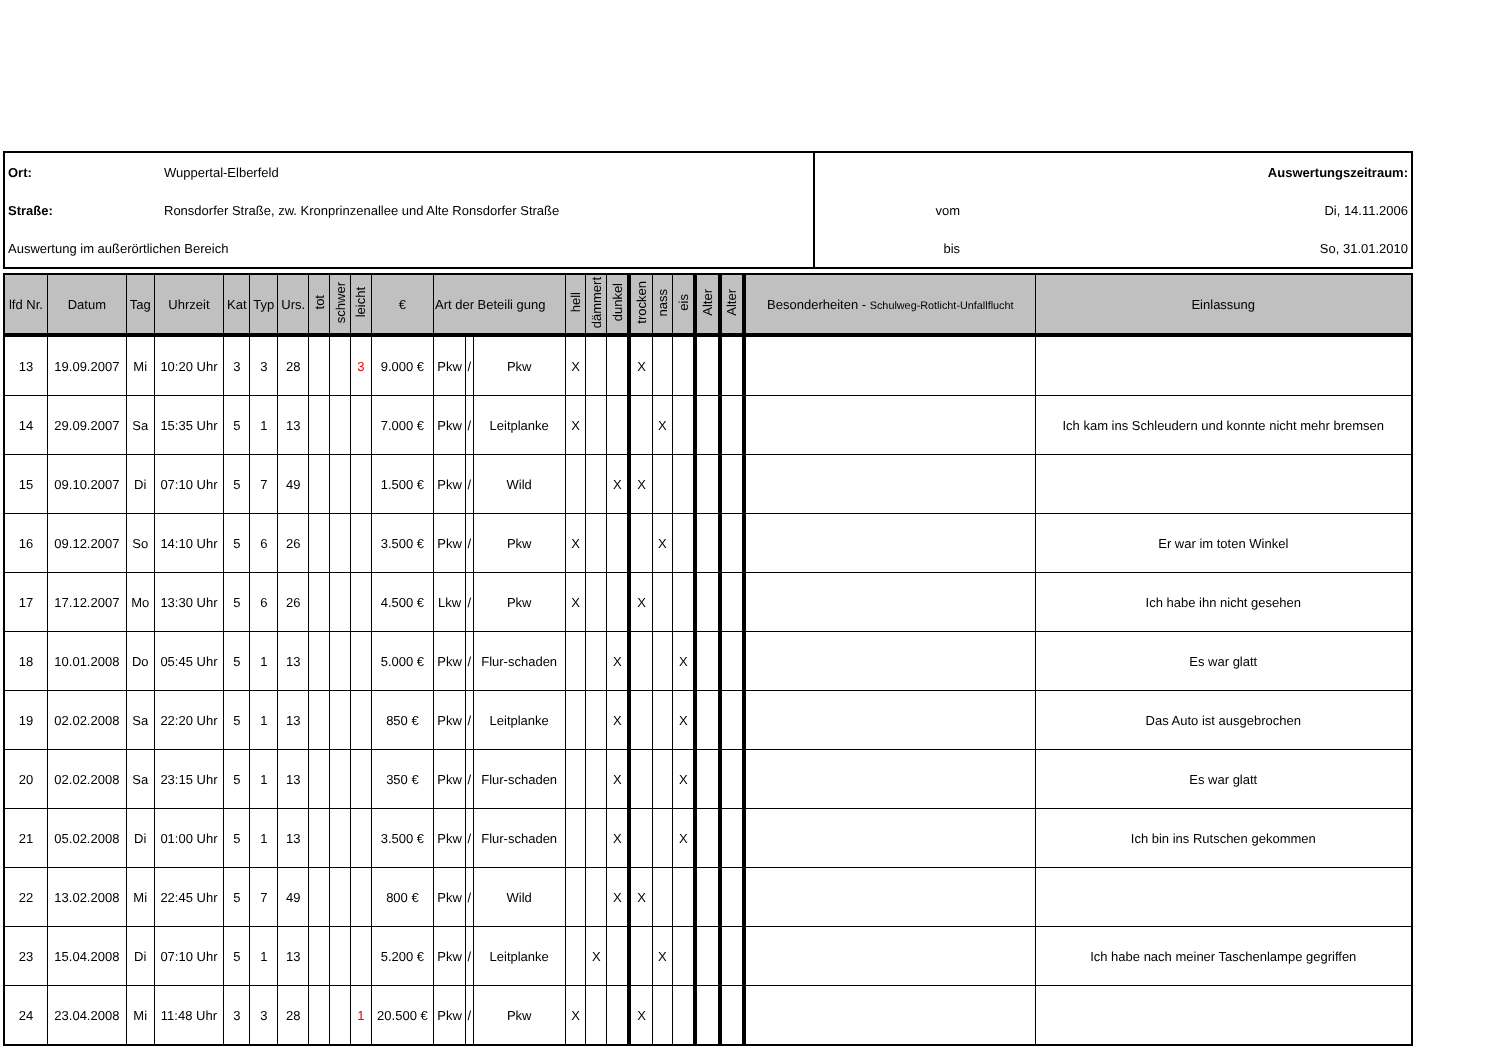| Ort: | Wuppertal-Elberfeld | Auswertungszeitraum: | |
| Straße: | Ronsdorfer Straße, zw. Kronprinzenallee und Alte Ronsdorfer Straße | vom | Di, 14.11.2006 |
| Auswertung im außerörtlichen Bereich | | bis | So, 31.01.2010 |
| lfd Nr. | Datum | Tag | Uhrzeit | Kat | Typ | Urs. | tot | schwer | leicht | € | Art der Beteili gung | | | hell | dämmert | dunkel | trocken | nass | eis | Alter | Alter | Besonderheiten - Schulweg-Rotlicht-Unfallflucht | Einlassung |
| --- | --- | --- | --- | --- | --- | --- | --- | --- | --- | --- | --- | --- | --- | --- | --- | --- | --- | --- | --- | --- | --- | --- | --- |
| 13 | 19.09.2007 | Mi | 10:20 Uhr | 3 | 3 | 28 | | | 3 | 9.000 € | Pkw | / | Pkw | X | | | X | | | | | | |
| 14 | 29.09.2007 | Sa | 15:35 Uhr | 5 | 1 | 13 | | | | 7.000 € | Pkw | / | Leitplanke | X | | | | X | | | | | Ich kam ins Schleudern und konnte nicht mehr bremsen |
| 15 | 09.10.2007 | Di | 07:10 Uhr | 5 | 7 | 49 | | | | 1.500 € | Pkw | / | Wild | | | X | X | | | | | | |
| 16 | 09.12.2007 | So | 14:10 Uhr | 5 | 6 | 26 | | | | 3.500 € | Pkw | / | Pkw | X | | | | X | | | | | Er war im toten Winkel |
| 17 | 17.12.2007 | Mo | 13:30 Uhr | 5 | 6 | 26 | | | | 4.500 € | Lkw | / | Pkw | X | | | X | | | | | | Ich habe ihn nicht gesehen |
| 18 | 10.01.2008 | Do | 05:45 Uhr | 5 | 1 | 13 | | | | 5.000 € | Pkw | / | Flur-schaden | | | X | | | X | | | | Es war glatt |
| 19 | 02.02.2008 | Sa | 22:20 Uhr | 5 | 1 | 13 | | | | 850 € | Pkw | / | Leitplanke | | | X | | | X | | | | Das Auto ist ausgebrochen |
| 20 | 02.02.2008 | Sa | 23:15 Uhr | 5 | 1 | 13 | | | | 350 € | Pkw | / | Flur-schaden | | | X | | | X | | | | Es war glatt |
| 21 | 05.02.2008 | Di | 01:00 Uhr | 5 | 1 | 13 | | | | 3.500 € | Pkw | / | Flur-schaden | | | X | | | X | | | | Ich bin ins Rutschen gekommen |
| 22 | 13.02.2008 | Mi | 22:45 Uhr | 5 | 7 | 49 | | | | 800 € | Pkw | / | Wild | | | X | X | | | | | | |
| 23 | 15.04.2008 | Di | 07:10 Uhr | 5 | 1 | 13 | | | | 5.200 € | Pkw | / | Leitplanke | | X | | | X | | | | | Ich habe nach meiner Taschenlampe gegriffen |
| 24 | 23.04.2008 | Mi | 11:48 Uhr | 3 | 3 | 28 | | | 1 | 20.500 € | Pkw | / | Pkw | X | | | X | | | | | | |